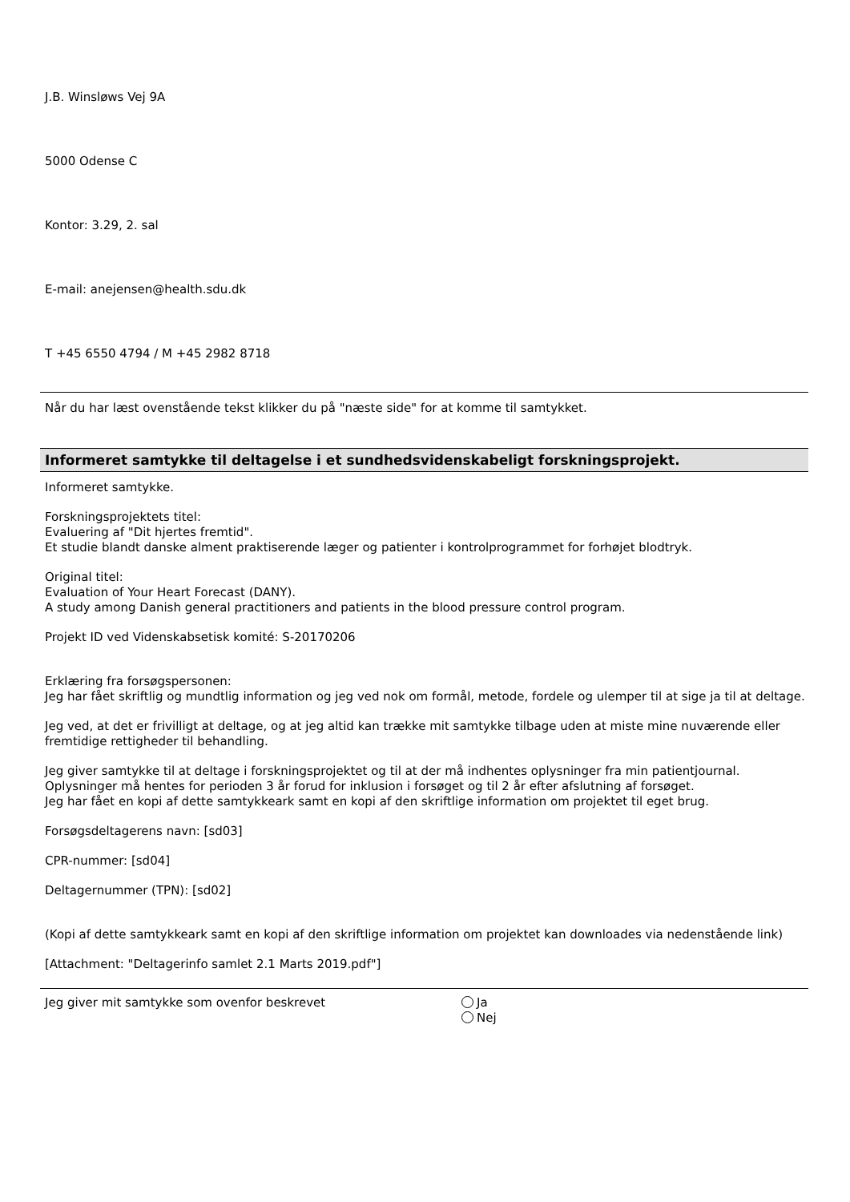J.B. Winsløws Vej 9A
5000 Odense C
Kontor: 3.29, 2. sal
E-mail: anejensen@health.sdu.dk
T +45 6550 4794 / M +45 2982 8718
Når du har læst ovenstående tekst klikker du på "næste side" for at komme til samtykket.
Informeret samtykke til deltagelse i et sundhedsvidenskabeligt forskningsprojekt.
Informeret samtykke.
Forskningsprojektets titel:
Evaluering af "Dit hjertes fremtid".
Et studie blandt danske alment praktiserende læger og patienter i kontrolprogrammet for forhøjet blodtryk.
Original titel:
Evaluation of Your Heart Forecast (DANY).
A study among Danish general practitioners and patients in the blood pressure control program.
Projekt ID ved Videnskabsetisk komité: S-20170206
Erklæring fra forsøgspersonen:
Jeg har fået skriftlig og mundtlig information og jeg ved nok om formål, metode, fordele og ulemper til at sige ja til at deltage.
Jeg ved, at det er frivilligt at deltage, og at jeg altid kan trække mit samtykke tilbage uden at miste mine nuværende eller fremtidige rettigheder til behandling.
Jeg giver samtykke til at deltage i forskningsprojektet og til at der må indhentes oplysninger fra min patientjournal.
Oplysninger må hentes for perioden 3 år forud for inklusion i forsøget og til 2 år efter afslutning af forsøget.
Jeg har fået en kopi af dette samtykkeark samt en kopi af den skriftlige information om projektet til eget brug.
Forsøgsdeltagerens navn: [sd03]
CPR-nummer: [sd04]
Deltagernummer (TPN): [sd02]
(Kopi af dette samtykkeark samt en kopi af den skriftlige information om projektet kan downloades via nedenstående link)
[Attachment: "Deltagerinfo samlet 2.1 Marts 2019.pdf"]
Jeg giver mit samtykke som ovenfor beskrevet
Ja
Nej